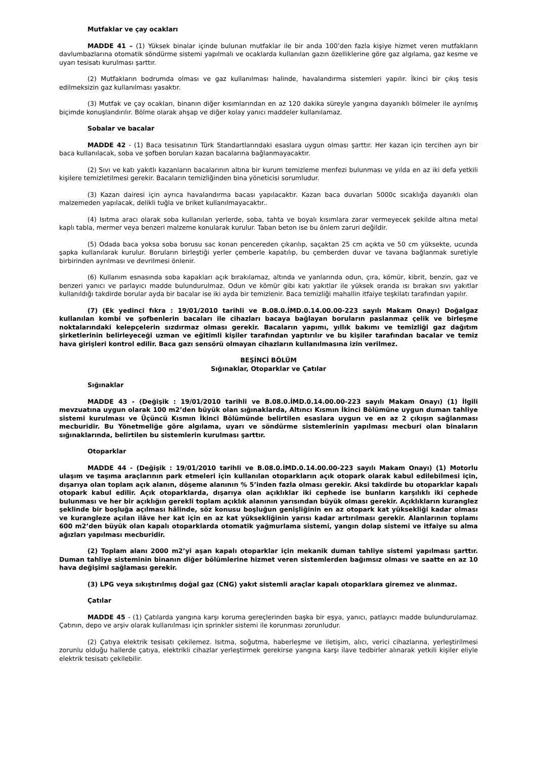Mutfaklar ve çay ocakları
MADDE 41 – (1) Yüksek binalar içinde bulunan mutfaklar ile bir anda 100’den fazla kişiye hizmet veren mutfakların davlumbazlarına otomatik söndürme sistemi yapılmalı ve ocaklarda kullanılan gazın özelliklerine göre gaz algılama, gaz kesme ve uyarı tesisatı kurulması şarttır.
(2) Mutfakların bodrumda olması ve gaz kullanılması halinde, havalandırma sistemleri yapılır. İkinci bir çıkış tesis edilmeksizin gaz kullanılması yasaktır.
(3) Mutfak ve çay ocakları, binanın diğer kısımlarından en az 120 dakika süreyle yangına dayanıklı bölmeler ile ayrılmış biçimde konuşlandırılır. Bölme olarak ahşap ve diğer kolay yanıcı maddeler kullanılamaz.
Sobalar ve bacalar
MADDE 42 - (1) Baca tesisatının Türk Standartlarındaki esaslara uygun olması şarttır. Her kazan için tercihen ayrı bir baca kullanılacak, soba ve şofben boruları kazan bacalarına bağlanmayacaktır.
(2) Sıvı ve katı yakıtlı kazanların bacalarının altına bir kurum temizleme menfezi bulunması ve yılda en az iki defa yetkili kişilere temizletilmesi gerekir. Bacaların temizliğinden bina yöneticisi sorumludur.
(3) Kazan dairesi için ayrıca havalandırma bacası yapılacaktır. Kazan baca duvarları 5000c sıcaklığa dayanıklı olan malzemeden yapılacak, delikli tuğla ve briket kullanılmayacaktır..
(4) Isıtma aracı olarak soba kullanılan yerlerde, soba, tahta ve boyalı kısımlara zarar vermeyecek şekilde altına metal kaplı tabla, mermer veya benzeri malzeme konularak kurulur. Taban beton ise bu önlem zaruri değildir.
(5) Odada baca yoksa soba borusu sac konan pencereden çıkarılıp, saçaktan 25 cm açıkta ve 50 cm yüksekte, ucunda şapka kullanılarak kurulur. Boruların birleştiği yerler çemberle kapatılıp, bu çemberden duvar ve tavana bağlanmak suretiyle birbirinden ayrılması ve devrilmesi önlenir.
(6) Kullanım esnasında soba kapakları açık bırakılamaz, altında ve yanlarında odun, çıra, kömür, kibrit, benzin, gaz ve benzeri yanıcı ve parlayıcı madde bulundurulmaz. Odun ve kömür gibi katı yakıtlar ile yüksek oranda ısı bırakan sıvı yakıtlar kullanıldığı takdirde borular ayda bir bacalar ise iki ayda bir temizlenir. Baca temizliği mahallin itfaiye teşkilatı tarafından yapılır.
(7) (Ek yedinci fıkra : 19/01/2010 tarihli ve B.08.0.İMD.0.14.00.00-223 sayılı Makam Onayı) Doğalgaz kullanılan kombi ve şofbenlerin bacaları ile cihazları bacaya bağlayan boruların paslanmaz çelik ve birleşme noktalarındaki kelepçelerin sızdırmaz olması gerekir. Bacaların yapımı, yıllık bakımı ve temizliği gaz dağıtım şirketlerinin belirleyeceği uzman ve eğitimli kişiler tarafından yaptırılır ve bu kişiler tarafından bacalar ve temiz hava girişleri kontrol edilir. Baca gazı sensörü olmayan cihazların kullanılmasına izin verilmez.
BEŞİNCİ BÖLÜM
Sığınaklar, Otoparklar ve Çatılar
Sığınaklar
MADDE 43 - (Değişik : 19/01/2010 tarihli ve B.08.0.İMD.0.14.00.00-223 sayılı Makam Onayı) (1) İlgili mevzuatına uygun olarak 100 m2’den büyük olan sığınaklarda, Altıncı Kısmın İkinci Bölümüne uygun duman tahliye sistemi kurulması ve Üçüncü Kısmın İkinci Bölümünde belirtilen esaslara uygun ve en az 2 çıkışın sağlanması mecburidir. Bu Yönetmeliğe göre algılama, uyarı ve söndürme sistemlerinin yapılması mecburi olan binaların sığınaklarında, belirtilen bu sistemlerin kurulması şarttır.
Otoparklar
MADDE 44 - (Değişik : 19/01/2010 tarihli ve B.08.0.İMD.0.14.00.00-223 sayılı Makam Onayı) (1) Motorlu ulaşım ve taşıma araçlarının park etmeleri için kullanılan otoparkların açık otopark olarak kabul edilebilmesi için, dışarıya olan toplam açık alanın, döşeme alanının % 5’inden fazla olması gerekir. Aksi takdirde bu otoparklar kapalı otopark kabul edilir. Açık otoparklarda, dışarıya olan açıklıklar iki cephede ise bunların karşılıklı iki cephede bulunması ve her bir açıklığın gerekli toplam açıklık alanının yarısından büyük olması gerekir. Açıklıkların kuranglez şeklinde bir boşluğa açılması hâlinde, söz konusu boşluğun genişliğinin en az otopark kat yüksekliği kadar olması ve kurangleze açılan ilâve her kat için en az kat yüksekliğinin yarısı kadar artırılması gerekir. Alanlarının toplamı 600 m2’den büyük olan kapalı otoparklarda otomatik yağmurlama sistemi, yangın dolap sistemi ve itfaiye su alma ağızları yapılması mecburidir.
(2) Toplam alanı 2000 m2’yi aşan kapalı otoparklar için mekanik duman tahliye sistemi yapılması şarttır. Duman tahliye sisteminin binanın diğer bölümlerine hizmet veren sistemlerden bağımsız olması ve saatte en az 10 hava değişimi sağlaması gerekir.
(3) LPG veya sıkıştırılmış doğal gaz (CNG) yakıt sistemli araçlar kapalı otoparklara giremez ve alınmaz.
Çatılar
MADDE 45 - (1) Çatılarda yangına karşı koruma gereçlerinden başka bir eşya, yanıcı, patlayıcı madde bulundurulamaz. Çatının, depo ve arşiv olarak kullanılması için sprinkler sistemi ile korunması zorunludur.
(2) Çatıya elektrik tesisatı çekilemez. Isıtma, soğutma, haberleşme ve iletişim, alıcı, verici cihazlarına, yerleştirilmesi zorunlu olduğu hallerde çatıya, elektrikli cihazlar yerleştirmek gerekirse yangına karşı ilave tedbirler alınarak yetkili kişiler eliyle elektrik tesisatı çekilebilir.